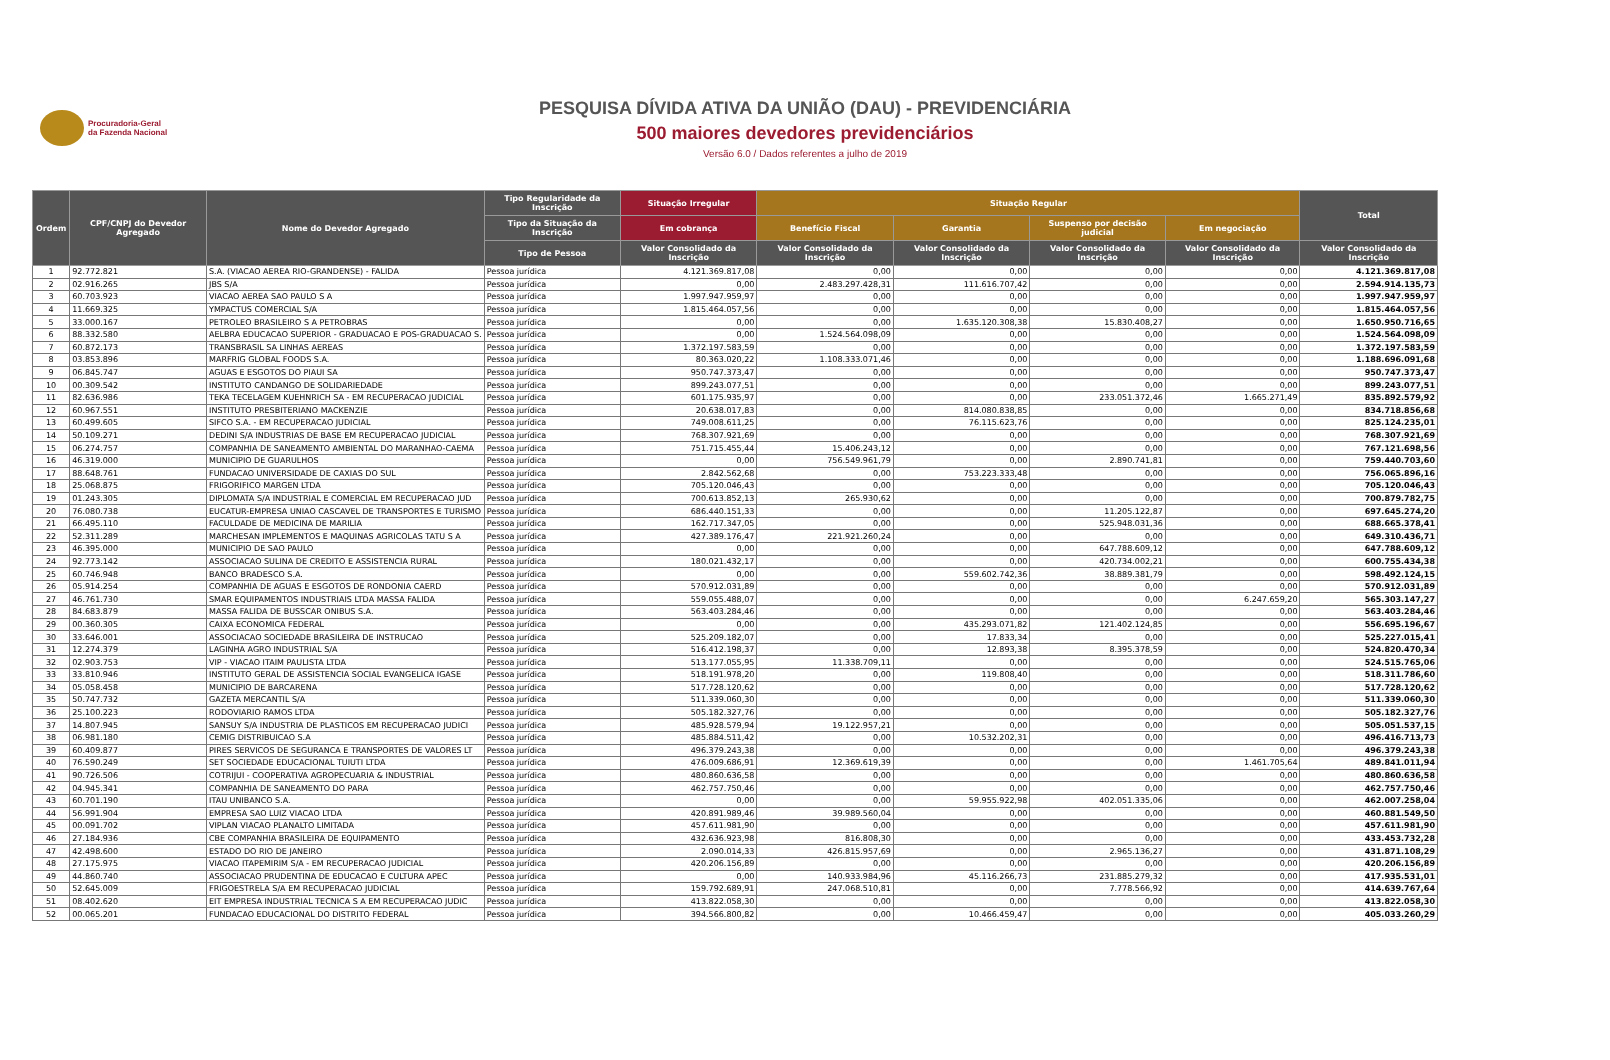Procuradoria-Geral
da Fazenda Nacional
PESQUISA DÍVIDA ATIVA DA UNIÃO (DAU) - PREVIDENCIÁRIA
500 maiores devedores previdenciários
Versão 6.0 / Dados referentes a julho de 2019
| Ordem | CPF/CNPJ do Devedor Agregado | Nome do Devedor Agregado | Tipo Regularidade da Inscrição | Situação Irregular | Situação Regular | | | | Total |
| --- | --- | --- | --- | --- | --- | --- | --- | --- | --- |
| | | | Tipo da Situação da Inscrição | Em cobrança | Benefício Fiscal | Garantia | Suspenso por decisão judicial | Em negociação | |
| | | | Tipo de Pessoa | Valor Consolidado da Inscrição | Valor Consolidado da Inscrição | Valor Consolidado da Inscrição | Valor Consolidado da Inscrição | Valor Consolidado da Inscrição | Valor Consolidado da Inscrição |
| 1 | 92.772.821 | S.A. (VIACAO AEREA RIO-GRANDENSE) - FALIDA | Pessoa jurídica | 4.121.369.817,08 | 0,00 | 0,00 | 0,00 | 0,00 | 4.121.369.817,08 |
| 2 | 02.916.265 | JBS S/A | Pessoa jurídica | 0,00 | 2.483.297.428,31 | 111.616.707,42 | 0,00 | 0,00 | 2.594.914.135,73 |
| 3 | 60.703.923 | VIACAO AEREA SAO PAULO S A | Pessoa jurídica | 1.997.947.959,97 | 0,00 | 0,00 | 0,00 | 0,00 | 1.997.947.959,97 |
| 4 | 11.669.325 | YMPACTUS COMERCIAL S/A | Pessoa jurídica | 1.815.464.057,56 | 0,00 | 0,00 | 0,00 | 0,00 | 1.815.464.057,56 |
| 5 | 33.000.167 | PETROLEO BRASILEIRO S A PETROBRAS | Pessoa jurídica | 0,00 | 0,00 | 1.635.120.308,38 | 15.830.408,27 | 0,00 | 1.650.950.716,65 |
| 6 | 88.332.580 | AELBRA EDUCACAO SUPERIOR - GRADUACAO E POS-GRADUACAO S. | Pessoa jurídica | 0,00 | 1.524.564.098,09 | 0,00 | 0,00 | 0,00 | 1.524.564.098,09 |
| 7 | 60.872.173 | TRANSBRASIL SA LINHAS AEREAS | Pessoa jurídica | 1.372.197.583,59 | 0,00 | 0,00 | 0,00 | 0,00 | 1.372.197.583,59 |
| 8 | 03.853.896 | MARFRIG GLOBAL FOODS S.A. | Pessoa jurídica | 80.363.020,22 | 1.108.333.071,46 | 0,00 | 0,00 | 0,00 | 1.188.696.091,68 |
| 9 | 06.845.747 | AGUAS E ESGOTOS DO PIAUI SA | Pessoa jurídica | 950.747.373,47 | 0,00 | 0,00 | 0,00 | 0,00 | 950.747.373,47 |
| 10 | 00.309.542 | INSTITUTO CANDANGO DE SOLIDARIEDADE | Pessoa jurídica | 899.243.077,51 | 0,00 | 0,00 | 0,00 | 0,00 | 899.243.077,51 |
| 11 | 82.636.986 | TEKA TECELAGEM KUEHNRICH SA - EM RECUPERACAO JUDICIAL | Pessoa jurídica | 601.175.935,97 | 0,00 | 0,00 | 233.051.372,46 | 1.665.271,49 | 835.892.579,92 |
| 12 | 60.967.551 | INSTITUTO PRESBITERIANO MACKENZIE | Pessoa jurídica | 20.638.017,83 | 0,00 | 814.080.838,85 | 0,00 | 0,00 | 834.718.856,68 |
| 13 | 60.499.605 | SIFCO S.A. - EM RECUPERACAO JUDICIAL | Pessoa jurídica | 749.008.611,25 | 0,00 | 76.115.623,76 | 0,00 | 0,00 | 825.124.235,01 |
| 14 | 50.109.271 | DEDINI S/A INDUSTRIAS DE BASE EM RECUPERACAO JUDICIAL | Pessoa jurídica | 768.307.921,69 | 0,00 | 0,00 | 0,00 | 0,00 | 768.307.921,69 |
| 15 | 06.274.757 | COMPANHIA DE SANEAMENTO AMBIENTAL DO MARANHAO-CAEMA | Pessoa jurídica | 751.715.455,44 | 15.406.243,12 | 0,00 | 0,00 | 0,00 | 767.121.698,56 |
| 16 | 46.319.000 | MUNICIPIO DE GUARULHOS | Pessoa jurídica | 0,00 | 756.549.961,79 | 0,00 | 2.890.741,81 | 0,00 | 759.440.703,60 |
| 17 | 88.648.761 | FUNDACAO UNIVERSIDADE DE CAXIAS DO SUL | Pessoa jurídica | 2.842.562,68 | 0,00 | 753.223.333,48 | 0,00 | 0,00 | 756.065.896,16 |
| 18 | 25.068.875 | FRIGORIFICO MARGEN LTDA | Pessoa jurídica | 705.120.046,43 | 0,00 | 0,00 | 0,00 | 0,00 | 705.120.046,43 |
| 19 | 01.243.305 | DIPLOMATA S/A INDUSTRIAL E COMERCIAL EM RECUPERACAO JUD | Pessoa jurídica | 700.613.852,13 | 265.930,62 | 0,00 | 0,00 | 0,00 | 700.879.782,75 |
| 20 | 76.080.738 | EUCATUR-EMPRESA UNIAO CASCAVEL DE TRANSPORTES E TURISMO | Pessoa jurídica | 686.440.151,33 | 0,00 | 0,00 | 11.205.122,87 | 0,00 | 697.645.274,20 |
| 21 | 66.495.110 | FACULDADE DE MEDICINA DE MARILIA | Pessoa jurídica | 162.717.347,05 | 0,00 | 0,00 | 525.948.031,36 | 0,00 | 688.665.378,41 |
| 22 | 52.311.289 | MARCHESAN IMPLEMENTOS E MAQUINAS AGRICOLAS TATU S A | Pessoa jurídica | 427.389.176,47 | 221.921.260,24 | 0,00 | 0,00 | 0,00 | 649.310.436,71 |
| 23 | 46.395.000 | MUNICIPIO DE SAO PAULO | Pessoa jurídica | 0,00 | 0,00 | 0,00 | 647.788.609,12 | 0,00 | 647.788.609,12 |
| 24 | 92.773.142 | ASSOCIACAO SULINA DE CREDITO E ASSISTENCIA RURAL | Pessoa jurídica | 180.021.432,17 | 0,00 | 0,00 | 420.734.002,21 | 0,00 | 600.755.434,38 |
| 25 | 60.746.948 | BANCO BRADESCO S.A. | Pessoa jurídica | 0,00 | 0,00 | 559.602.742,36 | 38.889.381,79 | 0,00 | 598.492.124,15 |
| 26 | 05.914.254 | COMPANHIA DE AGUAS E ESGOTOS DE RONDONIA CAERD | Pessoa jurídica | 570.912.031,89 | 0,00 | 0,00 | 0,00 | 0,00 | 570.912.031,89 |
| 27 | 46.761.730 | SMAR EQUIPAMENTOS INDUSTRIAIS LTDA MASSA FALIDA | Pessoa jurídica | 559.055.488,07 | 0,00 | 0,00 | 0,00 | 6.247.659,20 | 565.303.147,27 |
| 28 | 84.683.879 | MASSA FALIDA DE BUSSCAR ONIBUS S.A. | Pessoa jurídica | 563.403.284,46 | 0,00 | 0,00 | 0,00 | 0,00 | 563.403.284,46 |
| 29 | 00.360.305 | CAIXA ECONOMICA FEDERAL | Pessoa jurídica | 0,00 | 0,00 | 435.293.071,82 | 121.402.124,85 | 0,00 | 556.695.196,67 |
| 30 | 33.646.001 | ASSOCIACAO SOCIEDADE BRASILEIRA DE INSTRUCAO | Pessoa jurídica | 525.209.182,07 | 0,00 | 17.833,34 | 0,00 | 0,00 | 525.227.015,41 |
| 31 | 12.274.379 | LAGINHA AGRO INDUSTRIAL S/A | Pessoa jurídica | 516.412.198,37 | 0,00 | 12.893,38 | 8.395.378,59 | 0,00 | 524.820.470,34 |
| 32 | 02.903.753 | VIP - VIACAO ITAIM PAULISTA LTDA | Pessoa jurídica | 513.177.055,95 | 11.338.709,11 | 0,00 | 0,00 | 0,00 | 524.515.765,06 |
| 33 | 33.810.946 | INSTITUTO GERAL DE ASSISTENCIA SOCIAL EVANGELICA IGASE | Pessoa jurídica | 518.191.978,20 | 0,00 | 119.808,40 | 0,00 | 0,00 | 518.311.786,60 |
| 34 | 05.058.458 | MUNICIPIO DE BARCARENA | Pessoa jurídica | 517.728.120,62 | 0,00 | 0,00 | 0,00 | 0,00 | 517.728.120,62 |
| 35 | 50.747.732 | GAZETA MERCANTIL S/A | Pessoa jurídica | 511.339.060,30 | 0,00 | 0,00 | 0,00 | 0,00 | 511.339.060,30 |
| 36 | 25.100.223 | RODOVIARIO RAMOS LTDA | Pessoa jurídica | 505.182.327,76 | 0,00 | 0,00 | 0,00 | 0,00 | 505.182.327,76 |
| 37 | 14.807.945 | SANSUY S/A INDUSTRIA DE PLASTICOS EM RECUPERACAO JUDICI | Pessoa jurídica | 485.928.579,94 | 19.122.957,21 | 0,00 | 0,00 | 0,00 | 505.051.537,15 |
| 38 | 06.981.180 | CEMIG DISTRIBUICAO S.A | Pessoa jurídica | 485.884.511,42 | 0,00 | 10.532.202,31 | 0,00 | 0,00 | 496.416.713,73 |
| 39 | 60.409.877 | PIRES SERVICOS DE SEGURANCA E TRANSPORTES DE VALORES LT | Pessoa jurídica | 496.379.243,38 | 0,00 | 0,00 | 0,00 | 0,00 | 496.379.243,38 |
| 40 | 76.590.249 | SET SOCIEDADE EDUCACIONAL TUIUTI LTDA | Pessoa jurídica | 476.009.686,91 | 12.369.619,39 | 0,00 | 0,00 | 1.461.705,64 | 489.841.011,94 |
| 41 | 90.726.506 | COTRIJUI - COOPERATIVA AGROPECUARIA & INDUSTRIAL | Pessoa jurídica | 480.860.636,58 | 0,00 | 0,00 | 0,00 | 0,00 | 480.860.636,58 |
| 42 | 04.945.341 | COMPANHIA DE SANEAMENTO DO PARA | Pessoa jurídica | 462.757.750,46 | 0,00 | 0,00 | 0,00 | 0,00 | 462.757.750,46 |
| 43 | 60.701.190 | ITAU UNIBANCO S.A. | Pessoa jurídica | 0,00 | 0,00 | 59.955.922,98 | 402.051.335,06 | 0,00 | 462.007.258,04 |
| 44 | 56.991.904 | EMPRESA SAO LUIZ VIACAO LTDA | Pessoa jurídica | 420.891.989,46 | 39.989.560,04 | 0,00 | 0,00 | 0,00 | 460.881.549,50 |
| 45 | 00.091.702 | VIPLAN VIACAO PLANALTO LIMITADA | Pessoa jurídica | 457.611.981,90 | 0,00 | 0,00 | 0,00 | 0,00 | 457.611.981,90 |
| 46 | 27.184.936 | CBE COMPANHIA BRASILEIRA DE EQUIPAMENTO | Pessoa jurídica | 432.636.923,98 | 816.808,30 | 0,00 | 0,00 | 0,00 | 433.453.732,28 |
| 47 | 42.498.600 | ESTADO DO RIO DE JANEIRO | Pessoa jurídica | 2.090.014,33 | 426.815.957,69 | 0,00 | 2.965.136,27 | 0,00 | 431.871.108,29 |
| 48 | 27.175.975 | VIACAO ITAPEMIRIM S/A - EM RECUPERACAO JUDICIAL | Pessoa jurídica | 420.206.156,89 | 0,00 | 0,00 | 0,00 | 0,00 | 420.206.156,89 |
| 49 | 44.860.740 | ASSOCIACAO PRUDENTINA DE EDUCACAO E CULTURA APEC | Pessoa jurídica | 0,00 | 140.933.984,96 | 45.116.266,73 | 231.885.279,32 | 0,00 | 417.935.531,01 |
| 50 | 52.645.009 | FRIGOESTRELA S/A EM RECUPERACAO JUDICIAL | Pessoa jurídica | 159.792.689,91 | 247.068.510,81 | 0,00 | 7.778.566,92 | 0,00 | 414.639.767,64 |
| 51 | 08.402.620 | EIT EMPRESA INDUSTRIAL TECNICA S A EM RECUPERACAO JUDIC | Pessoa jurídica | 413.822.058,30 | 0,00 | 0,00 | 0,00 | 0,00 | 413.822.058,30 |
| 52 | 00.065.201 | FUNDACAO EDUCACIONAL DO DISTRITO FEDERAL | Pessoa jurídica | 394.566.800,82 | 0,00 | 10.466.459,47 | 0,00 | 0,00 | 405.033.260,29 |